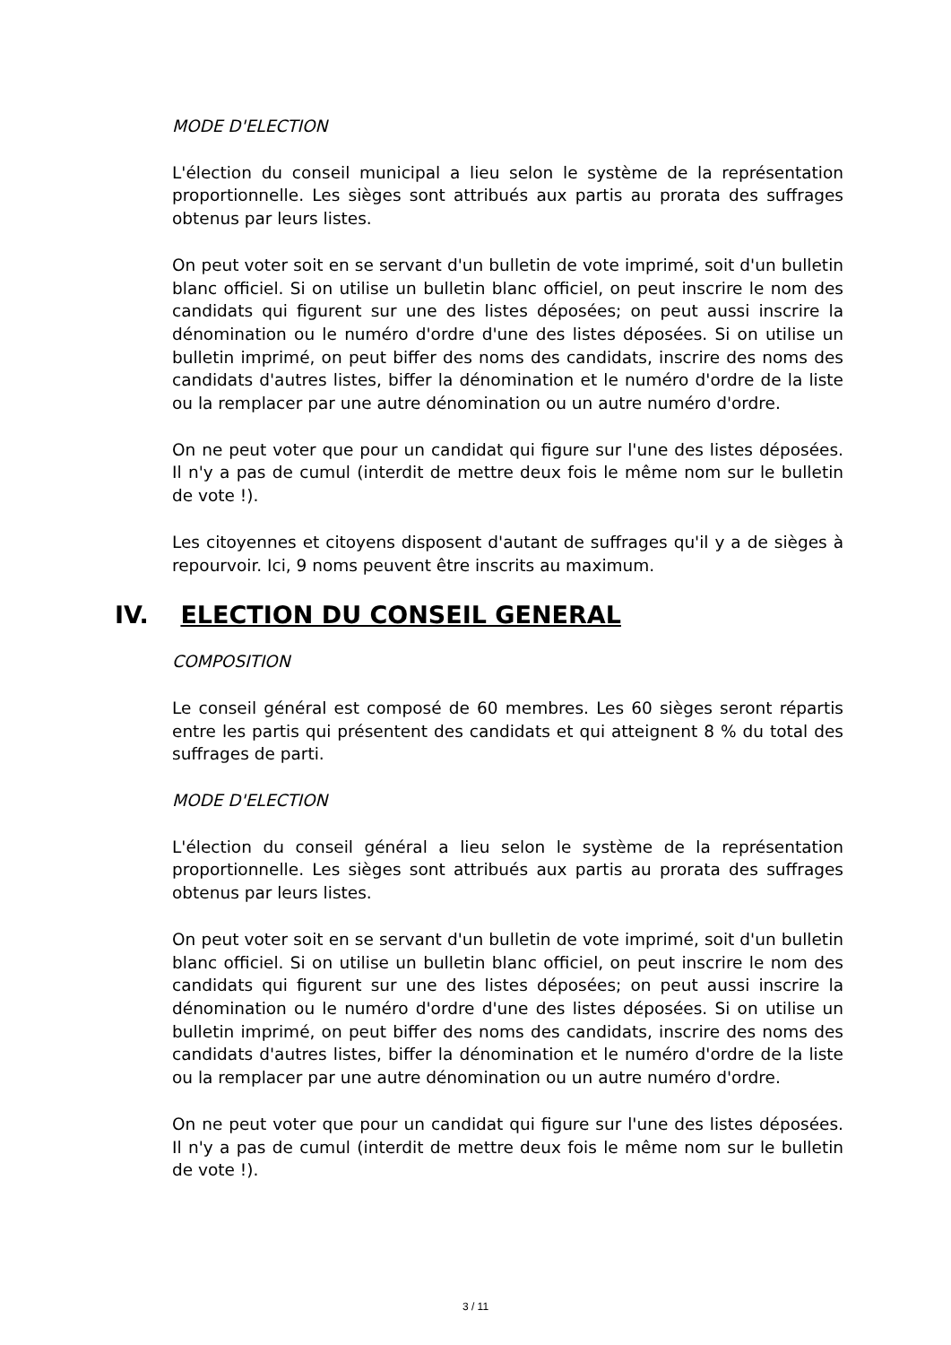MODE D'ELECTION
L'élection du conseil municipal a lieu selon le système de la représentation proportionnelle. Les sièges sont attribués aux partis au prorata des suffrages obtenus par leurs listes.
On peut voter soit en se servant d'un bulletin de vote imprimé, soit d'un bulletin blanc officiel. Si on utilise un bulletin blanc officiel, on peut inscrire le nom des candidats qui figurent sur une des listes déposées; on peut aussi inscrire la dénomination ou le numéro d'ordre d'une des listes déposées. Si on utilise un bulletin imprimé, on peut biffer des noms des candidats, inscrire des noms des candidats d'autres listes, biffer la dénomination et le numéro d'ordre de la liste ou la remplacer par une autre dénomination ou un autre numéro d'ordre.
On ne peut voter que pour un candidat qui figure sur l'une des listes déposées. Il n'y a pas de cumul (interdit de mettre deux fois le même nom sur le bulletin de vote !).
Les citoyennes et citoyens disposent d'autant de suffrages qu'il y a de sièges à repourvoir. Ici, 9 noms peuvent être inscrits au maximum.
IV. ELECTION DU CONSEIL GENERAL
COMPOSITION
Le conseil général est composé de 60 membres. Les 60 sièges seront répartis entre les partis qui présentent des candidats et qui atteignent 8 % du total des suffrages de parti.
MODE D'ELECTION
L'élection du conseil général a lieu selon le système de la représentation proportionnelle. Les sièges sont attribués aux partis au prorata des suffrages obtenus par leurs listes.
On peut voter soit en se servant d'un bulletin de vote imprimé, soit d'un bulletin blanc officiel. Si on utilise un bulletin blanc officiel, on peut inscrire le nom des candidats qui figurent sur une des listes déposées; on peut aussi inscrire la dénomination ou le numéro d'ordre d'une des listes déposées. Si on utilise un bulletin imprimé, on peut biffer des noms des candidats, inscrire des noms des candidats d'autres listes, biffer la dénomination et le numéro d'ordre de la liste ou la remplacer par une autre dénomination ou un autre numéro d'ordre.
On ne peut voter que pour un candidat qui figure sur l'une des listes déposées. Il n'y a pas de cumul (interdit de mettre deux fois le même nom sur le bulletin de vote !).
3 / 11